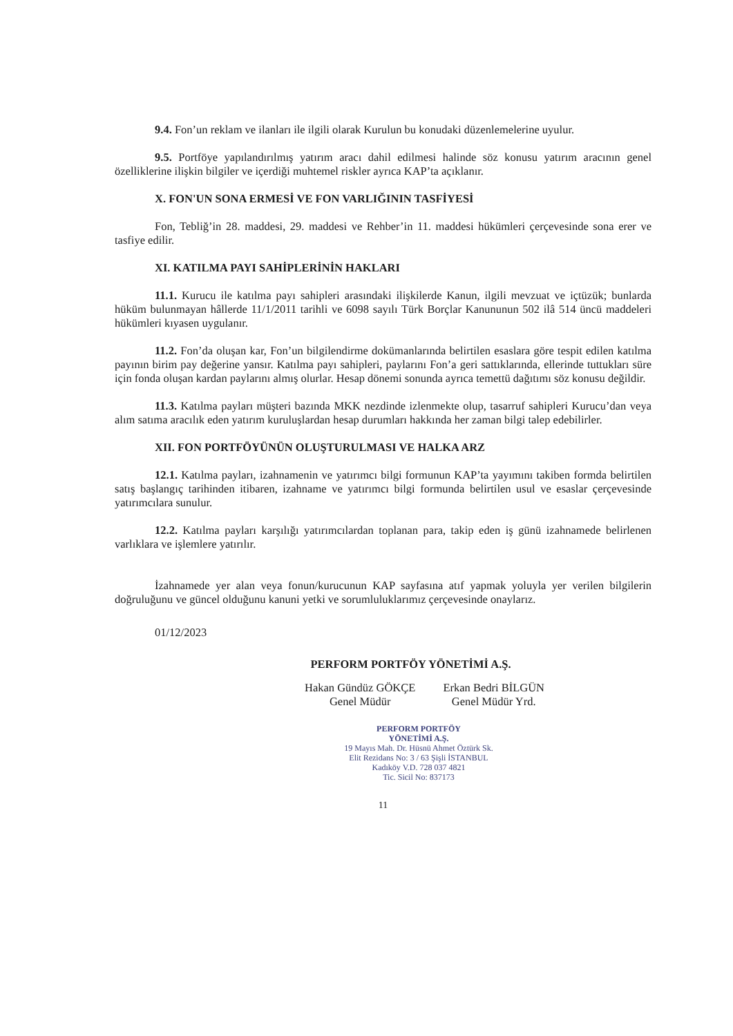9.4. Fon’un reklam ve ilanları ile ilgili olarak Kurulun bu konudaki düzenlemelerine uyulur.
9.5. Portföye yapılandırılmış yatırım aracı dahil edilmesi halinde söz konusu yatırım aracının genel özelliklerine ilişkin bilgiler ve içerdiği muhtemel riskler ayrıca KAP’ta açıklanır.
X. FON'UN SONA ERMESİ VE FON VARLIĞININ TASFİYESİ
Fon, Tebliğ’in 28. maddesi, 29. maddesi ve Rehber’in 11. maddesi hükümleri çerçevesinde sona erer ve tasfiye edilir.
XI. KATILMA PAYI SAHİPLERİNİN HAKLARI
11.1. Kurucu ile katılma payı sahipleri arasındaki ilişkilerde Kanun, ilgili mevzuat ve içtüzük; bunlarda hüküm bulunmayan hâllerde 11/1/2011 tarihli ve 6098 sayılı Türk Borçlar Kanununun 502 ilâ 514 üncü maddeleri hükümleri kıyasen uygulanır.
11.2. Fon’da oluşan kar, Fon’un bilgilendirme dokümanlarında belirtilen esaslara göre tespit edilen katılma payının birim pay değerine yansır. Katılma payı sahipleri, paylarını Fon’a geri sattıklarında, ellerinde tuttukları süre için fonda oluşan kardan paylarını almış olurlar. Hesap dönemi sonunda ayrıca temettü dağıtımı söz konusu değildir.
11.3. Katılma payları müşteri bazında MKK nezdinde izlenmekte olup, tasarruf sahipleri Kurucu’dan veya alım satıma aracılık eden yatırım kuruluşlardan hesap durumları hakkında her zaman bilgi talep edebilirler.
XII. FON PORTFÖYÜNÜN OLUŞTURULMASI VE HALKA ARZ
12.1. Katılma payları, izahnamenin ve yatırımcı bilgi formunun KAP’ta yayımını takiben formda belirtilen satış başlangıç tarihinden itibaren, izahname ve yatırımcı bilgi formunda belirtilen usul ve esaslar çerçevesinde yatırımcılara sunulur.
12.2. Katılma payları karşılığı yatırımcılardan toplanan para, takip eden iş günü izahnamede belirlenen varlıklara ve işlemlere yatırılır.
İzahnamede yer alan veya fonun/kurucunun KAP sayfasına atıf yapmak yoluyla yer verilen bilgilerin doğruluğunu ve güncel olduğunu kanuni yetki ve sorumluluklarımız çerçevesinde onaylarız.
01/12/2023
PERFORM PORTFÖY YÖNETİMİ A.Ş.
Hakan Gündüz GÖKÇE
Genel Müdür
Erkan Bedri BİLGÜN
Genel Müdür Yrd.
PERFORM PORTFÖY
YÖNETİMİ A.Ş.
19 Mayıs Mah. Dr. Hüsnü Ahmet Öztürk Sk.
Elit Rezidans No: 3 / 63 Şişli İSTANBUL
Kadıköy V.D. 728 037 4821
Tic. Sicil No: 837173
11